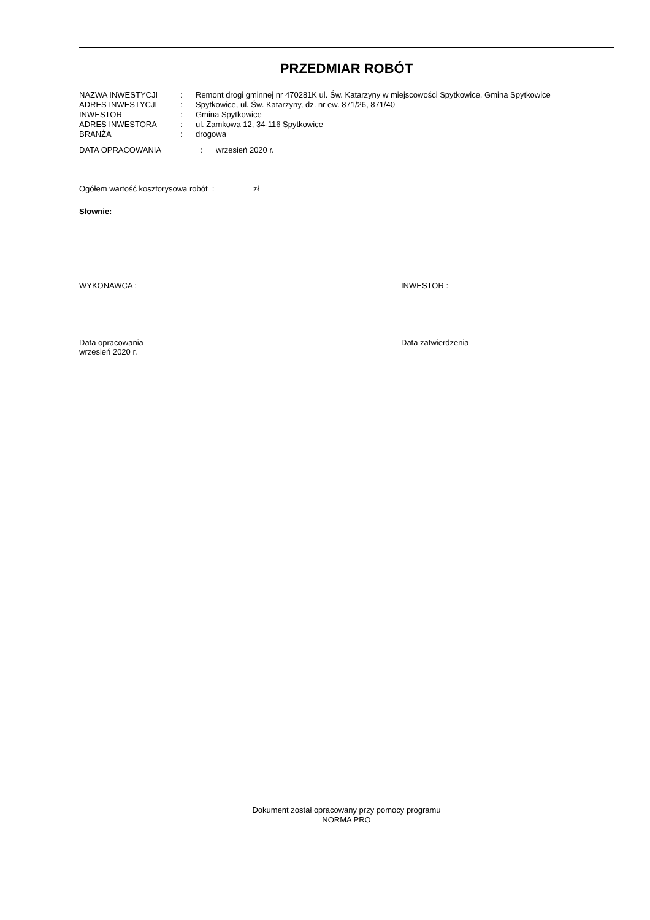PRZEDMIAR ROBÓT
| NAZWA INWESTYCJI | : | Remont drogi gminnej nr 470281K ul. Św. Katarzyny w miejscowości Spytkowice, Gmina Spytkowice |
| ADRES INWESTYCJI | : | Spytkowice, ul. Św. Katarzyny, dz. nr ew. 871/26, 871/40 |
| INWESTOR | : | Gmina Spytkowice |
| ADRES INWESTORA | : | ul. Zamkowa 12, 34-116 Spytkowice |
| BRANŻA | : | drogowa |
| DATA OPRACOWANIA | : | wrzesień 2020 r. |
Ogółem wartość kosztorysowa robót : zł
Słownie:
WYKONAWCA : INWESTOR :
Data opracowania
wrzesień 2020 r.
Data zatwierdzenia
Dokument został opracowany przy pomocy programu
NORMA PRO